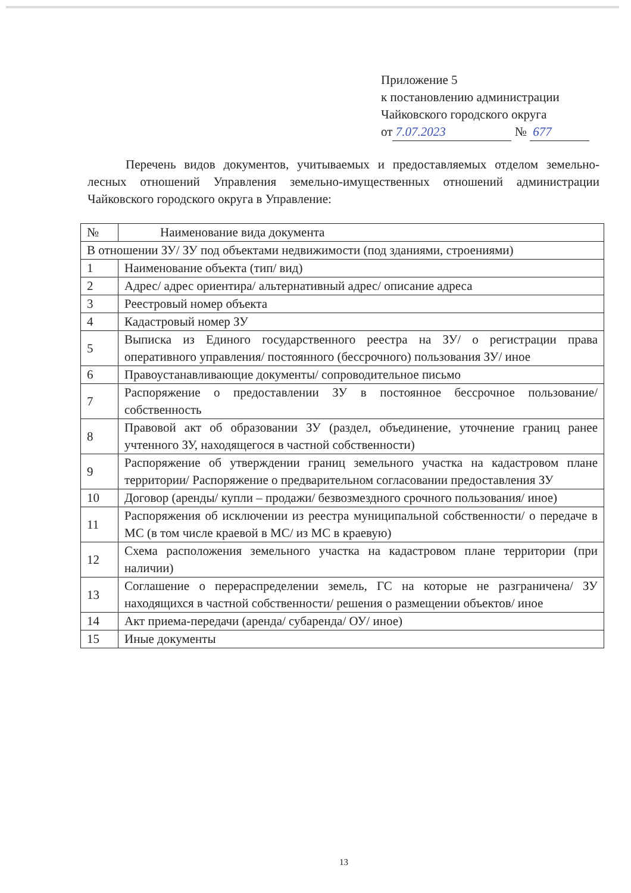Приложение 5
к постановлению администрации
Чайковского городского округа
от 7.07.2023 № 677
Перечень видов документов, учитываемых и предоставляемых отделом земельно-лесных отношений Управления земельно-имущественных отношений администрации Чайковского городского округа в Управление:
| № | Наименование вида документа |
| --- | --- |
| В отношении ЗУ/ ЗУ под объектами недвижимости (под зданиями, строениями) | |
| 1 | Наименование объекта (тип/ вид) |
| 2 | Адрес/ адрес ориентира/ альтернативный адрес/ описание адреса |
| 3 | Реестровый номер объекта |
| 4 | Кадастровый номер ЗУ |
| 5 | Выписка из Единого государственного реестра на ЗУ/ о регистрации права оперативного управления/ постоянного (бессрочного) пользования ЗУ/ иное |
| 6 | Правоустанавливающие документы/ сопроводительное письмо |
| 7 | Распоряжение о предоставлении ЗУ в постоянное бессрочное пользование/ собственность |
| 8 | Правовой акт об образовании ЗУ (раздел, объединение, уточнение границ ранее учтенного ЗУ, находящегося в частной собственности) |
| 9 | Распоряжение об утверждении границ земельного участка на кадастровом плане территории/ Распоряжение о предварительном согласовании предоставления ЗУ |
| 10 | Договор (аренды/ купли – продажи/ безвозмездного срочного пользования/ иное) |
| 11 | Распоряжения об исключении из реестра муниципальной собственности/ о передаче в МС (в том числе краевой в МС/ из МС в краевую) |
| 12 | Схема расположения земельного участка на кадастровом плане территории (при наличии) |
| 13 | Соглашение о перераспределении земель, ГС на которые не разграничена/ ЗУ находящихся в частной собственности/ решения о размещении объектов/ иное |
| 14 | Акт приема-передачи (аренда/ субаренда/ ОУ/ иное) |
| 15 | Иные документы |
13